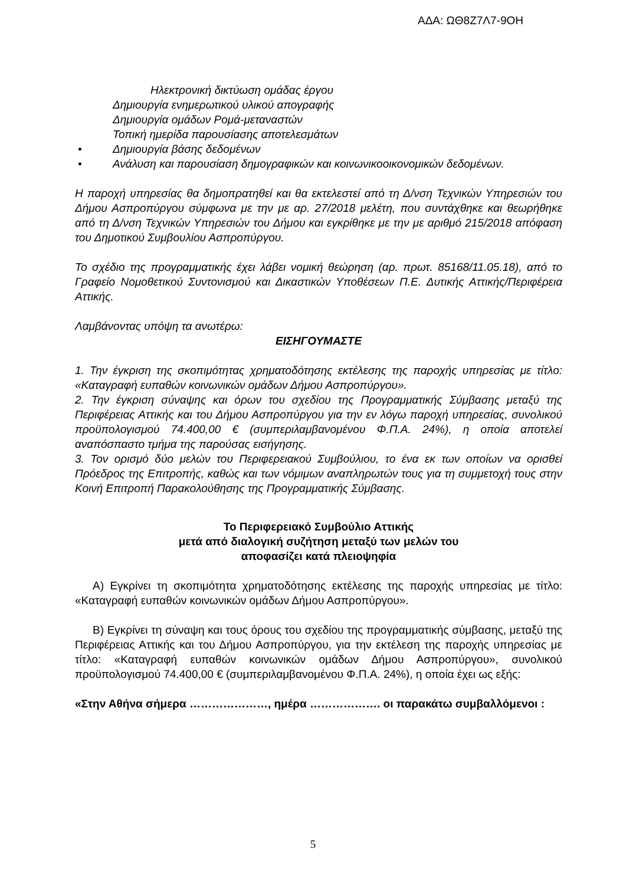ΑΔΑ: ΩΘ8Ζ7Λ7-9ΟΗ
Ηλεκτρονική δικτύωση ομάδας έργου
Δημιουργία ενημερωτικού υλικού απογραφής
Δημιουργία ομάδων Ρομά-μεταναστών
Τοπική ημερίδα παρουσίασης αποτελεσμάτων
• Δημιουργία βάσης δεδομένων
• Ανάλυση και παρουσίαση δημογραφικών και κοινωνικοοικονομικών δεδομένων.
Η παροχή υπηρεσίας θα δημοπρατηθεί και θα εκτελεστεί από τη Δ/νση Τεχνικών Υπηρεσιών του Δήμου Ασπροπύργου σύμφωνα με την με αρ. 27/2018 μελέτη, που συντάχθηκε και θεωρήθηκε από τη Δ/νση Τεχνικών Υπηρεσιών του Δήμου και εγκρίθηκε με την με αριθμό 215/2018 απόφαση του Δημοτικού Συμβουλίου Ασπροπύργου.
Το σχέδιο της προγραμματικής έχει λάβει νομική θεώρηση (αρ. πρωτ. 85168/11.05.18), από το Γραφείο Νομοθετικού Συντονισμού και Δικαστικών Υποθέσεων Π.Ε. Δυτικής Αττικής/Περιφέρεια Αττικής.
Λαμβάνοντας υπόψη τα ανωτέρω:
ΕΙΣΗΓΟΥΜΑΣΤΕ
1. Την έγκριση της σκοπιμότητας χρηματοδότησης εκτέλεσης της παροχής υπηρεσίας με τίτλο: «Καταγραφή ευπαθών κοινωνικών ομάδων Δήμου Ασπροπύργου».
2. Την έγκριση σύναψης και όρων του σχεδίου της Προγραμματικής Σύμβασης μεταξύ της Περιφέρειας Αττικής και του Δήμου Ασπροπύργου για την εν λόγω παροχή υπηρεσίας, συνολικού προϋπολογισμού 74.400,00 € (συμπεριλαμβανομένου Φ.Π.Α. 24%), η οποία αποτελεί αναπόσπαστο τμήμα της παρούσας εισήγησης.
3. Τον ορισμό δύο μελών του Περιφερειακού Συμβούλιου, το ένα εκ των οποίων να ορισθεί Πρόεδρος της Επιτροπής, καθώς και των νόμιμων αναπληρωτών τους για τη συμμετοχή τους στην Κοινή Επιτροπή Παρακολούθησης της Προγραμματικής Σύμβασης.
Το Περιφερειακό Συμβούλιο Αττικής
μετά από διαλογική συζήτηση μεταξύ των μελών του
αποφασίζει κατά πλειοψηφία
Α) Εγκρίνει τη σκοπιμότητα χρηματοδότησης εκτέλεσης της παροχής υπηρεσίας με τίτλο: «Καταγραφή ευπαθών κοινωνικών ομάδων Δήμου Ασπροπύργου».
Β) Εγκρίνει τη σύναψη και τους όρους του σχεδίου της προγραμματικής σύμβασης, μεταξύ της Περιφέρειας Αττικής και του Δήμου Ασπροπύργου, για την εκτέλεση της παροχής υπηρεσίας με τίτλο: «Καταγραφή ευπαθών κοινωνικών ομάδων Δήμου Ασπροπύργου», συνολικού προϋπολογισμού 74.400,00 € (συμπεριλαμβανομένου Φ.Π.Α. 24%), η οποία έχει ως εξής:
«Στην Αθήνα σήμερα …………………, ημέρα ………………. οι παρακάτω συμβαλλόμενοι :
5